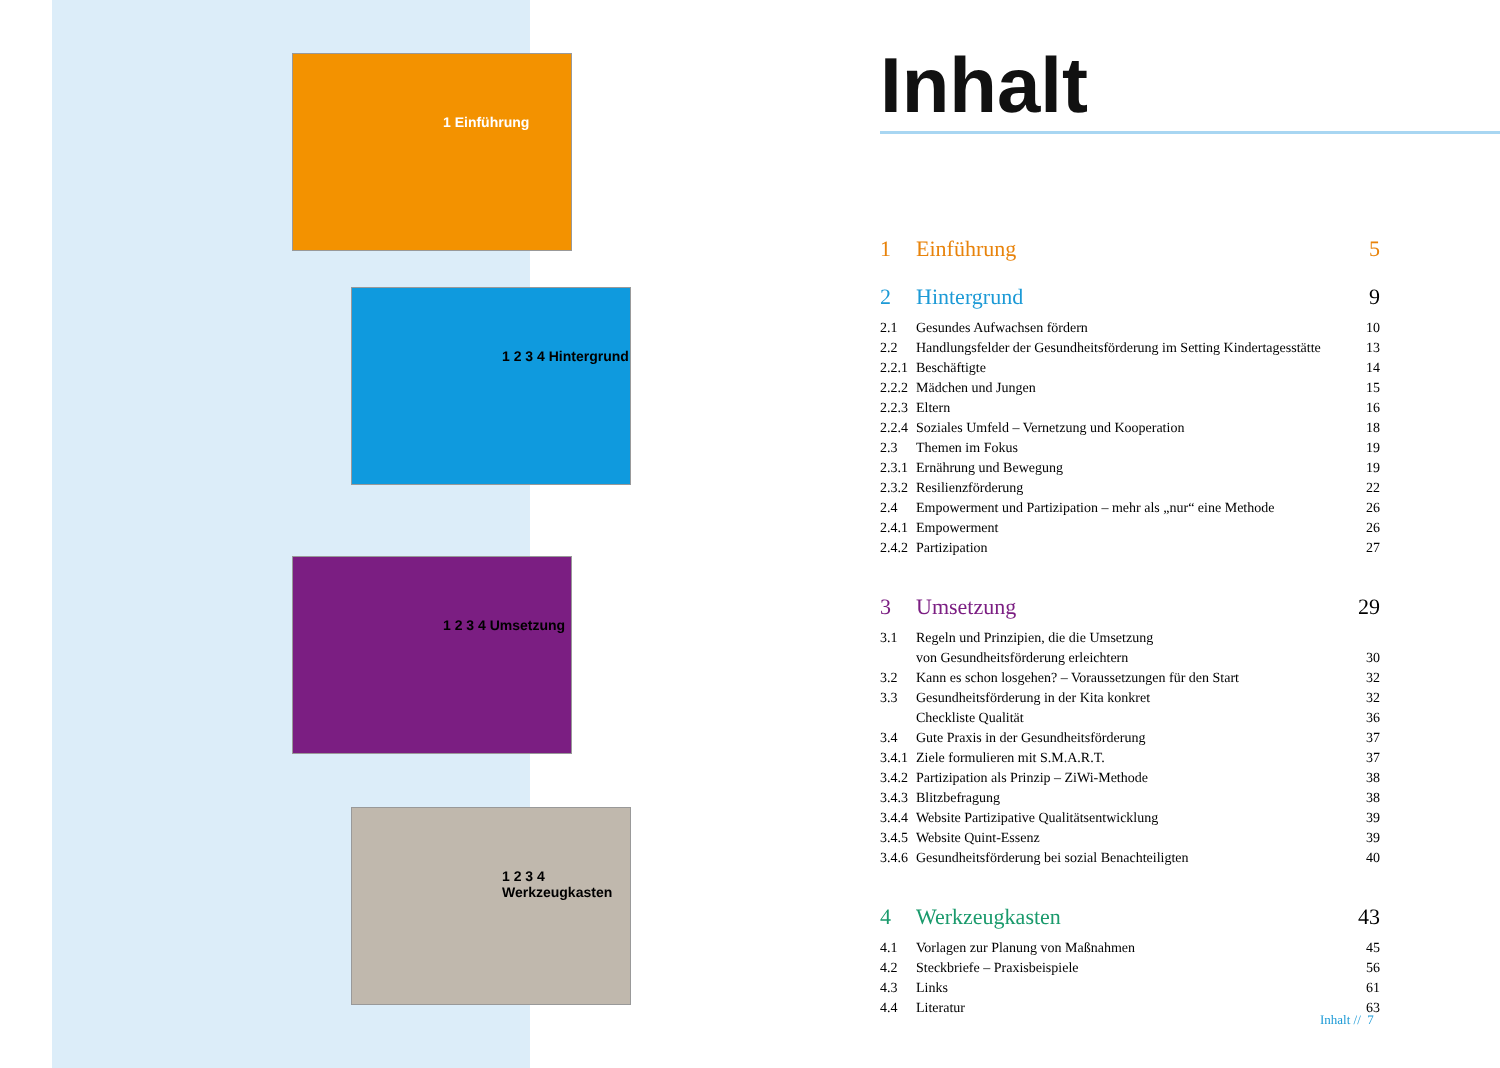1 Einführung
1 2 3 4 Hintergrund
1 2 3 4 Umsetzung
1 2 3 4 Werkzeugkasten
Inhalt
1 Einführung 5
2 Hintergrund 9
2.1 Gesundes Aufwachsen fördern 10
2.2 Handlungsfelder der Gesundheitsförderung im Setting Kindertagesstätte 13
2.2.1 Beschäftigte 14
2.2.2 Mädchen und Jungen 15
2.2.3 Eltern 16
2.2.4 Soziales Umfeld – Vernetzung und Kooperation 18
2.3 Themen im Fokus 19
2.3.1 Ernährung und Bewegung 19
2.3.2 Resilienzförderung 22
2.4 Empowerment und Partizipation – mehr als „nur“ eine Methode 26
2.4.1 Empowerment 26
2.4.2 Partizipation 27
3 Umsetzung 29
3.1 Regeln und Prinzipien, die die Umsetzung
von Gesundheitsförderung erleichtern 30
3.2 Kann es schon losgehen? – Voraussetzungen für den Start 32
3.3 Gesundheitsförderung in der Kita konkret 32
Checkliste Qualität 36
3.4 Gute Praxis in der Gesundheitsförderung 37
3.4.1 Ziele formulieren mit S.M.A.R.T. 37
3.4.2 Partizipation als Prinzip – ZiWi-Methode 38
3.4.3 Blitzbefragung 38
3.4.4 Website Partizipative Qualitätsentwicklung 39
3.4.5 Website Quint-Essenz 39
3.4.6 Gesundheitsförderung bei sozial Benachteiligten 40
4 Werkzeugkasten 43
4.1 Vorlagen zur Planung von Maßnahmen 45
4.2 Steckbriefe – Praxisbeispiele 56
4.3 Links 61
4.4 Literatur 63
Inhalt // 7